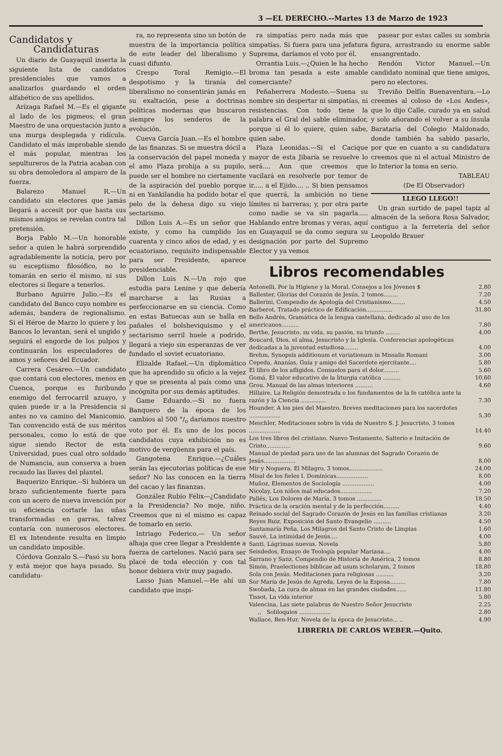3 —EL DERECHO.--Martes 13 de Marzo de 1923
Candidatos y
Candidaturas
Un diario de Guayaquil inserta la siguiente lista de candidatos presidenciales que vamos a analizarlos guardando el orden alfabético de sus apellidos.
Arízaga Rafael M.—Es el gigante al lado de los pigmeos; el gran Maestro de una orquestación junto a una murga desplegada y ridícula. Candidato el más improbable siendo el más popular, mientras los sepultureros de la Patria acaban con su obra demoledora al amparo de la fuerza.
Balarezo Manuel R.—Un candidato sin electores que jamás llegará a accesit por que hasta sus mismos amigos se revelan contra tal pretensión.
Borja Pablo M.—Un honorable señor a quien le habrá sorprendido agradablemente la noticia, pero por su esceptismo filosófico, no lo tomarán en serio él mismo, ni sus electores si llegare a tenerlos.
Burbano Aguirre Julio.—Es el candidato del Banco cuyo nombre es además, bandera de regionalismo. Si el Héroe de Marzo lo quiere y los Bancos lo levantan, será el ungido y seguirá el engorde de los pulpos y continuarán los especuladores de amos y señores del Ecuador.
Carrera Cesáreo.—Un candidato que contará con electores, menos en Cuenca, porque es furibundo enemigo del ferrocarril azuayo, y quien puede ir a la Presidencia si antes no va camino del Manicomio. Tan convencido está de sus méritos personales, como lo está de que sigue siendo Rector de esta Universidad, pues cual otro soldado de Numancia, aun conserva a buen recaudo las llaves del plantel.
Baquerizo Enrique.--Si hubiera un brazo suficientemente fuerte para con un acero de nueva invención por su eficiencia cortarle las uñas transformadas en garras, talvez contaría con numerosos electores. El ex Intendente resulta en limpio un candidato imposible.
Córdova Gonzalo S.—Pasó su hora y está mejor que haya pasado. Su candidatu-
ra, no representa sino un botón de muestra de la importancia política de este leader del liberalismo y cuasi difunto.
Crespo Toral Remigio.—El despotismo y la tiranía del liberalismo no consentirán jamás en su exaltación, pese a doctrinas políticas modernas que buscaron siempre los senderos de la evolución.
Cueva García Juan.—Es el hombre de las finanzas. Si se muestra dócil a la conservación del papel moneda y el amo Plaza prohija a su pupilo, puede ser el hombre no ciertamente de la aspiración del pueblo porque ni en Yankilandia ha podido botar el pelo de la dehesa digo su viejo sectarismo.
Dillon Luis A.—Es un señor que existe, y como ha cumplido los cuarenta y cinco años de edad, y es ecuatoriano, requisito indispensable para ser Presidente, aparece presidenciable.
Dillon Luis N.—Un rojo que estudia para Lenine y que debería marcharse a las Rusias a perfeccionarse en su ciencia. Como en estas Batuecas aun se halla en pañales el bolsheviquismo y el sectarismo serril huele a podrido, llegará a viejo sin esperanzas de ver fundado el soviet ecuatoriano.
Elizalde Rafael.—Un diplomático que ha aprendido su oficio a la vejez y que se presenta al país como una incógnita por sus demás aptitudes.
Game Eduardo.—Si no fuera Banquero de la época de los cambios al 500 °/<sub>o</sub> daríamos nuestro voto por él. Es uno de los pocos candidatos cuya exhibición no es motivo de vergüenza para el país.
Gangotena Enrique.—¿Cuáles serán las ejecutorias políticas de ese señor? No las conocen en la tierra del cacao y las finanzas.
González Rubio Félix—¿Candidato a la Presidencia? No moje, niño. Creemos que ni el mismo es capaz de tomarlo en serio.
Intriago Federico.— Un señor alhaja que cree llegar a Presidente a fuerza de cartelones. Nació para ser placé de toda elección y con tal honor debiera vivir muy pagado.
Lasso Juan Manuel.—He ahí un candidato que inspi-
ra simpatías pero nada más que simpatías. Si fuera para una jefatura Suprema, daríamos el voto por él.
Orrantia Luis.—¿Quien le ha hecho broma tan pesada a este amable comerciante?
Peñaherrera Modesto.—Suena su nombre sin despertar ni simpatías, ni resistencias. Con todo tiene la palabra el Gral del sable eliminador, porque si él lo quiere, quien sabe, quien sabe.
Plaza Leonidas.—Si el Cacique mayor de esta Jibaría se resuelve lo será.... Aun que creemos que vacilará en resolverle por temor de ir..... a el Ejido.... .. Si bien pensamos que querrá, la ambición no tiene límites ni barreras; y, por otra parte como nadie se va sin pagarla..... Hablando entre bromas y veras, aquí en Guayaquil se da como segura su designación por parte del Supremo Elector y ya vemos
pasear por estas calles su sombría figura, arrastrando su enorme sable ensangrentado.
Rendón Victor Manuel.—Un candidato nominal que tiene amigos, pero no electores.
Treviño Delfín Buenaventura.—Lo creemes al coloso de «Los Andes», que lo dijo Calle, curado ya en salud y solo añorando el volver a su ínsula Barataria del Colegio Maldonado, donde también ha sabido pasarlo, por que en cuanto a su candidatura creemos que ni el actual Ministro de lo Interior la toma en serio.
TABLEAU
(De El Observador)
LLEGO LLEGO!!
Un gran surtido de papel tapiz al almacén de la señora Rosa Salvador, contiguo a la ferretería del señor Leopoldo Brauer
Libros recomendables
| Antonelli, Por la Higiene y la Moral. Consejos a los Jóvenes $ | 2.80 |
| Ballester, Glorias del Corazón de Jesús, 2 tomos........ | 7.20 |
| Ballerini, Compendio de Apología del Cristianismo........ | 4.50 |
| Barberot, Tratado práctico de Edificación............... | 31.80 |
| Bello Andrés, Gramática de la lengua castellana, dedicado al uso de los americanos.......... | 7.80 |
| Berthe, Jesucristo, su vida, su pasión, su triunfo ........ | 4.00 |
| Boucard, Dios, el alma, Jesucristo y la Iglesia. Conferencias apologéticas dedicadas a la juventud estudiosa........ | 4.00 |
| Brehm, Synopsis additionum et variationum in Missalis Romani | 3.00 |
| Cepeda, Ananías, Guía y amigo del Sacerdote ejercitante.... | 5.80 |
| El libro de los afligidos. Consuelos para el dolor......... | 5.60 |
| Gomá, El valor educativo de la liturgia católica .......... | 10.60 |
| Grou. Manual de las almas interiores .......... | 4.60 |
| Hillaire, La Religión demostrada o los fundamentos de la fe católica ante la razón y la Ciencia .............. | 7.30 |
| Hounder, A los pies del Maestro. Breves meditaciones para los sacerdotes .................. | 5.30 |
| Meschler, Meditaciones sobre la vida de Nuestro S. J. Jesucristo, 3 tomos .................. | 14.40 |
| Los tres libros del cristiano. Nuevo Testamento, Salterio e Imitación de Cristo.............. | 9.60 |
| Manual de piedad para uso de las alumnas del Sagrado Corazón de Jesús.................. | 8.00 |
| Mir y Noguera, El Milagro, 3 tomos................... | 24.00 |
| Misal de los fieles I. Dominicas.................. | 8.00 |
| Muñoz, Elementos de Sociología .................. | 4.00 |
| Nicolay, Los niños mal educados.................. | 7.20 |
| Pallés, Los Dolores de María, 3 tomos .............. | 18.50 |
| Práctica de la oración mental y de la perfección......... | 4.40 |
| Reinado social del Sagrado Corazón de Jesús en las familias cristianas | 3.20 |
| Reyes Ruiz, Exposición del Santo Evangelio .......... | 4.50 |
| Santamaría Peña, Los Milagros del Santo Cristo de Limpias | 1.60 |
| Sauvé, La intimidad de Jesús.... | 4.00 |
| Santi, Lágrimas nuevas. Novela | 5.80 |
| Seisdedos, Ensayo de Teología popular Mariana.... | 4.00 |
| Sarrano y Sanz, Compendio de Historia de América, 2 tomos | 8.80 |
| Simón, Praelectiones biblicae ad usum scholarum, 2 tomos | 18.80 |
| Sola con Jesús. Meditaciones para religiosas .......... | 3.20 |
| Sor María de Jesús de Agreda, Leyes de la Esposa......... | 7.80 |
| Swobada, La cura de almas en las grandes ciudades...... | 11.80 |
| Tissot, La vida interior | 5.80 |
| Valencina, Las siete palabras de Nuestro Señor Jesucristo | 2.25 |
| ,, Soliloquios .................. | 2.80 |
| Wallace, Ben-Hur. Novela de la época de Jesucristo... .. | 4.90 |
LIBRERIA DE CARLOS WEBER.—Quito.